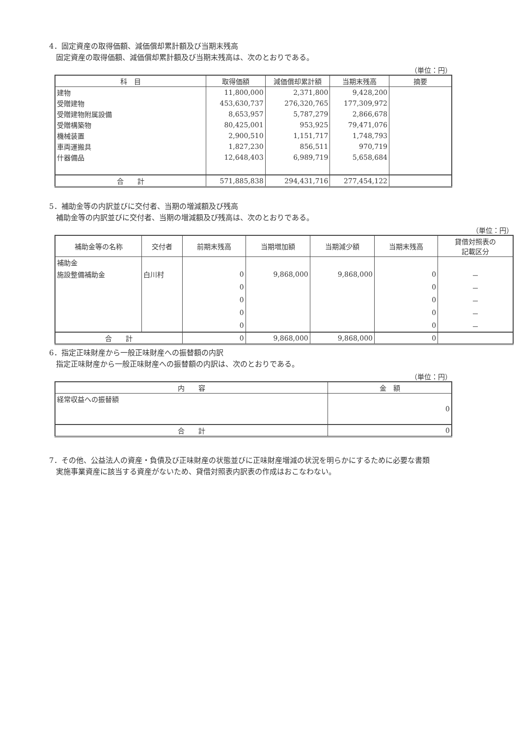4．固定資産の取得価額、減価償却累計額及び当期末残高
固定資産の取得価額、減価償却累計額及び当期末残高は、次のとおりである。
（単位：円）
| 科 目 | 取得価額 | 減価償却累計額 | 当期末残高 | 摘要 |
| --- | --- | --- | --- | --- |
| 建物 | 11,800,000 | 2,371,800 | 9,428,200 | |
| 受贈建物 | 453,630,737 | 276,320,765 | 177,309,972 | |
| 受贈建物附属設備 | 8,653,957 | 5,787,279 | 2,866,678 | |
| 受贈構築物 | 80,425,001 | 953,925 | 79,471,076 | |
| 機械装置 | 2,900,510 | 1,151,717 | 1,748,793 | |
| 車両運搬具 | 1,827,230 | 856,511 | 970,719 | |
| 什器備品 | 12,648,403 | 6,989,719 | 5,658,684 | |
| 合 計 | 571,885,838 | 294,431,716 | 277,454,122 | |
5．補助金等の内訳並びに交付者、当期の増減額及び残高
補助金等の内訳並びに交付者、当期の増減額及び残高は、次のとおりである。
（単位：円）
| 補助金等の名称 | 交付者 | 前期末残高 | 当期増加額 | 当期減少額 | 当期末残高 | 貸借対照表の 記載区分 |
| --- | --- | --- | --- | --- | --- | --- |
| 補助金 | | | | | | |
| 施設整備補助金 | 白川村 | 0 | 9,868,000 | 9,868,000 | 0 | － |
| | | 0 | | | 0 | － |
| | | 0 | | | 0 | － |
| | | 0 | | | 0 | － |
| | | 0 | | | 0 | － |
| 合 計 | | 0 | 9,868,000 | 9,868,000 | 0 | |
6．指定正味財産から一般正味財産への振替額の内訳
指定正味財産から一般正味財産への振替額の内訳は、次のとおりである。
（単位：円）
| 内 容 | 金 額 |
| --- | --- |
| 経常収益への振替額 | 0 |
| 合 計 | 0 |
7．その他、公益法人の資産・負債及び正味財産の状態並びに正味財産増減の状況を明らかにするために必要な書類
実施事業資産に該当する資産がないため、貸借対照表内訳表の作成はおこなわない。